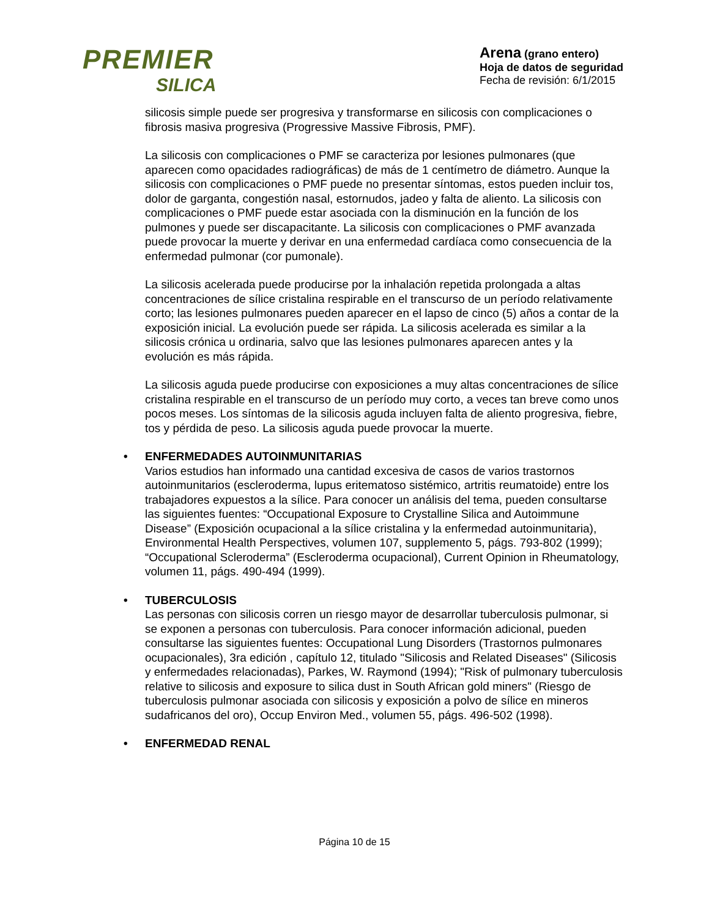PREMIER
SILICA
Arena (grano entero)
Hoja de datos de seguridad
Fecha de revisión: 6/1/2015
silicosis simple puede ser progresiva y transformarse en silicosis con complicaciones o fibrosis masiva progresiva (Progressive Massive Fibrosis, PMF).
La silicosis con complicaciones o PMF se caracteriza por lesiones pulmonares (que aparecen como opacidades radiográficas) de más de 1 centímetro de diámetro. Aunque la silicosis con complicaciones o PMF puede no presentar síntomas, estos pueden incluir tos, dolor de garganta, congestión nasal, estornudos, jadeo y falta de aliento. La silicosis con complicaciones o PMF puede estar asociada con la disminución en la función de los pulmones y puede ser discapacitante. La silicosis con complicaciones o PMF avanzada puede provocar la muerte y derivar en una enfermedad cardíaca como consecuencia de la enfermedad pulmonar (cor pumonale).
La silicosis acelerada puede producirse por la inhalación repetida prolongada a altas concentraciones de sílice cristalina respirable en el transcurso de un período relativamente corto; las lesiones pulmonares pueden aparecer en el lapso de cinco (5) años a contar de la exposición inicial. La evolución puede ser rápida. La silicosis acelerada es similar a la silicosis crónica u ordinaria, salvo que las lesiones pulmonares aparecen antes y la evolución es más rápida.
La silicosis aguda puede producirse con exposiciones a muy altas concentraciones de sílice cristalina respirable en el transcurso de un período muy corto, a veces tan breve como unos pocos meses. Los síntomas de la silicosis aguda incluyen falta de aliento progresiva, fiebre, tos y pérdida de peso. La silicosis aguda puede provocar la muerte.
• ENFERMEDADES AUTOINMUNITARIAS
Varios estudios han informado una cantidad excesiva de casos de varios trastornos autoinmunitarios (escleroderma, lupus eritematoso sistémico, artritis reumatoide) entre los trabajadores expuestos a la sílice. Para conocer un análisis del tema, pueden consultarse las siguientes fuentes: “Occupational Exposure to Crystalline Silica and Autoimmune Disease” (Exposición ocupacional a la sílice cristalina y la enfermedad autoinmunitaria), Environmental Health Perspectives, volumen 107, supplemento 5, págs. 793-802 (1999); “Occupational Scleroderma” (Escleroderma ocupacional), Current Opinion in Rheumatology, volumen 11, págs. 490-494 (1999).
• TUBERCULOSIS
Las personas con silicosis corren un riesgo mayor de desarrollar tuberculosis pulmonar, si se exponen a personas con tuberculosis. Para conocer información adicional, pueden consultarse las siguientes fuentes: Occupational Lung Disorders (Trastornos pulmonares ocupacionales), 3ra edición , capítulo 12, titulado "Silicosis and Related Diseases" (Silicosis y enfermedades relacionadas), Parkes, W. Raymond (1994); "Risk of pulmonary tuberculosis relative to silicosis and exposure to silica dust in South African gold miners" (Riesgo de tuberculosis pulmonar asociada con silicosis y exposición a polvo de sílice en mineros sudafricanos del oro), Occup Environ Med., volumen 55, págs. 496-502 (1998).
• ENFERMEDAD RENAL
Página 10 de 15